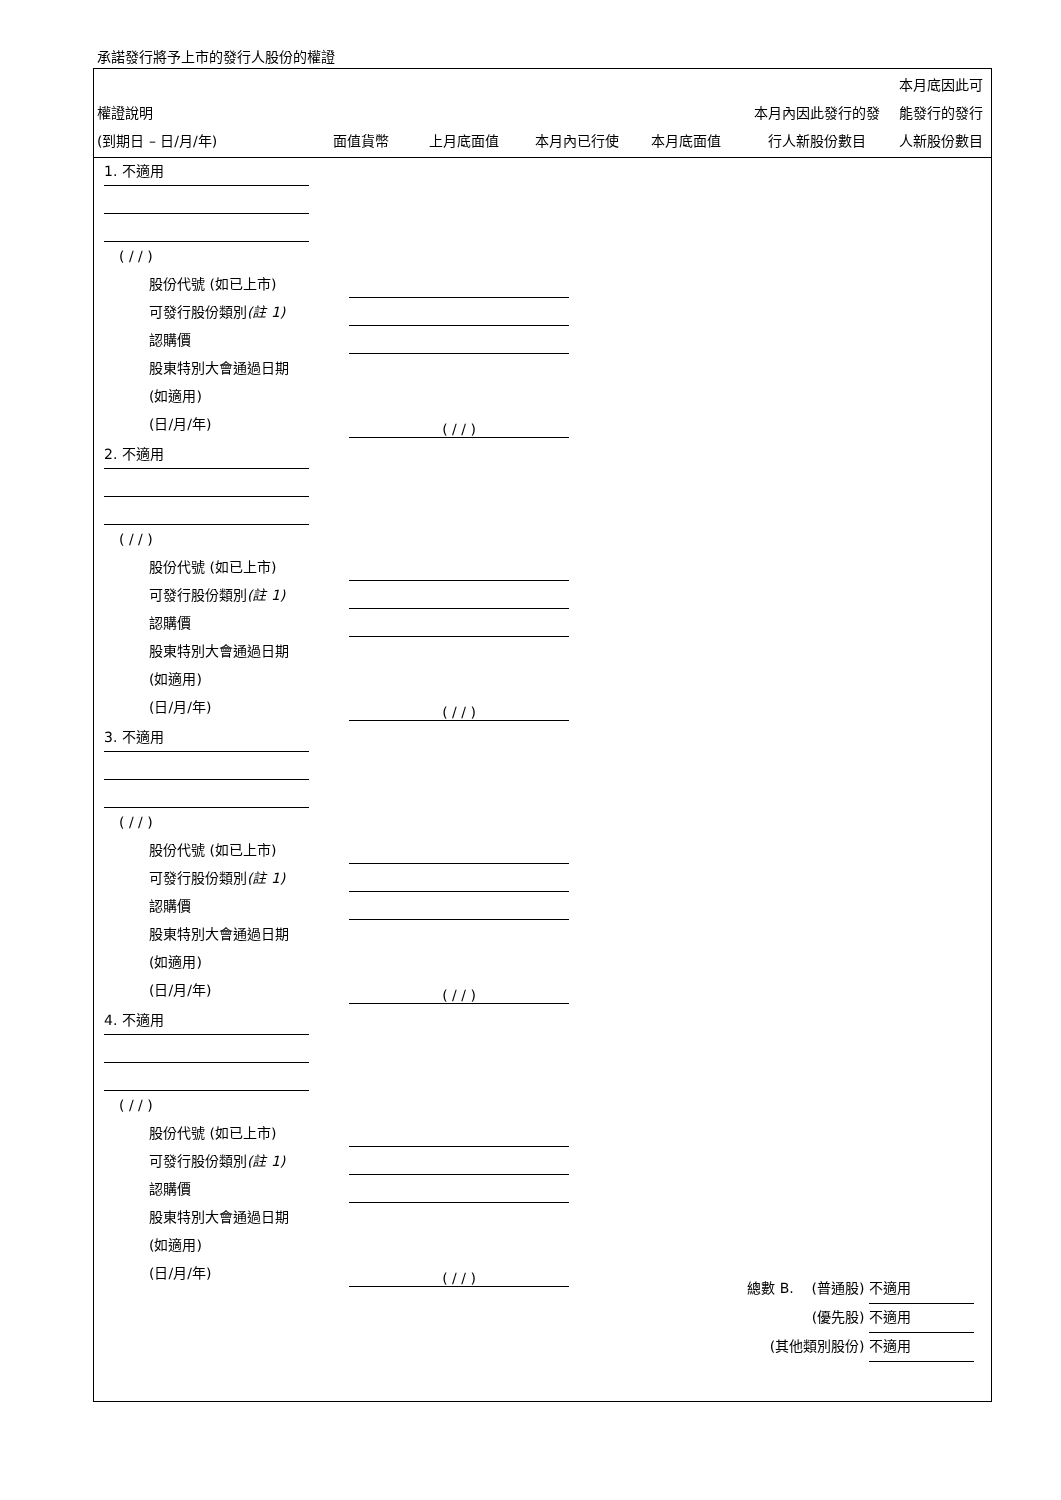承諾發行將予上市的發行人股份的權證
| 權證說明 (到期日 – 日/月/年) | 面值貨幣 | 上月底面值 | 本月內已行使 | 本月底面值 | 本月內因此發行的發 行人新股份數目 | 本月底因此可 能發行的發行 人新股份數目 |
1. 不適用
( / / )
股份代號 (如已上市)
可發行股份類別(註 1)
認購價
股東特別大會通過日期
(如適用)
(日/月/年) ( / / )
2. 不適用
( / / )
股份代號 (如已上市)
可發行股份類別(註 1)
認購價
股東特別大會通過日期
(如適用)
(日/月/年) ( / / )
3. 不適用
( / / )
股份代號 (如已上市)
可發行股份類別(註 1)
認購價
股東特別大會通過日期
(如適用)
(日/月/年) ( / / )
4. 不適用
( / / )
股份代號 (如已上市)
可發行股份類別(註 1)
認購價
股東特別大會通過日期
(如適用)
(日/月/年) ( / / )
總數 B. (普通股) 不適用
(優先股) 不適用
(其他類別股份) 不適用